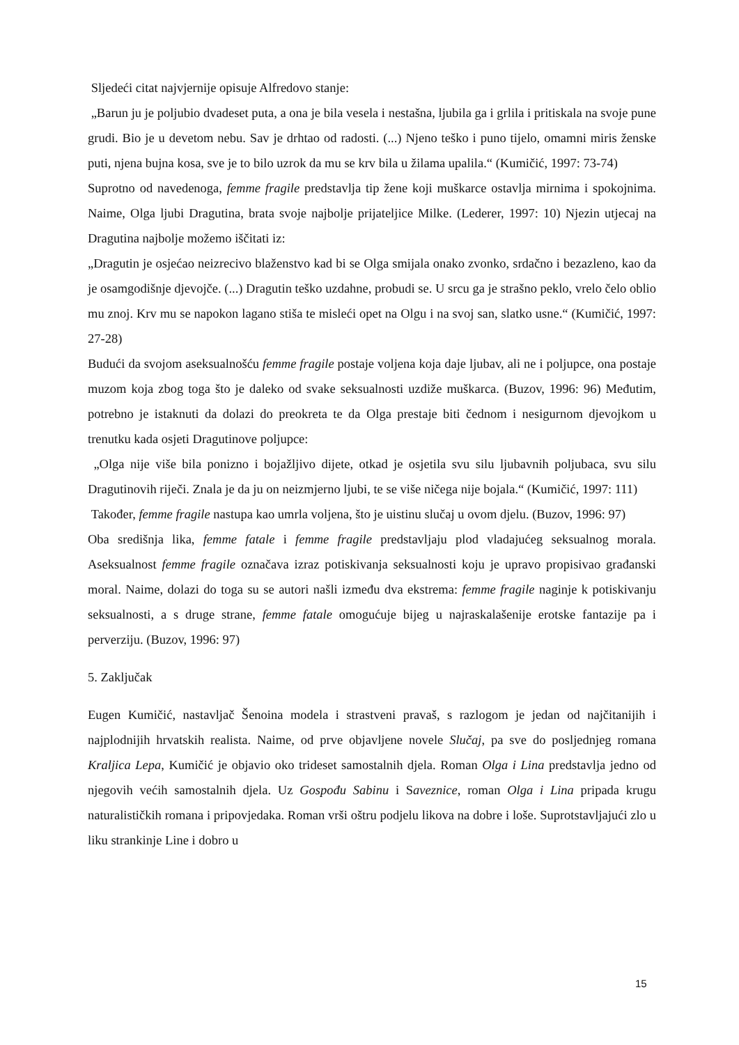Sljedeći citat najvjernije opisuje Alfredovo stanje:
„Barun ju je poljubio dvadeset puta, a ona je bila vesela i nestašna, ljubila ga i grlila i pritiskala na svoje pune grudi. Bio je u devetom nebu. Sav je drhtao od radosti. (...) Njeno teško i puno tijelo, omamni miris ženske puti, njena bujna kosa, sve je to bilo uzrok da mu se krv bila u žilama upalila.“ (Kumičić, 1997: 73-74)
Suprotno od navedenoga, femme fragile predstavlja tip žene koji muškarce ostavlja mirnima i spokojnima. Naime, Olga ljubi Dragutina, brata svoje najbolje prijateljice Milke. (Lederer, 1997: 10) Njezin utjecaj na Dragutina najbolje možemo iščitati iz:
„Dragutin je osjećao neizrecivo blaženstvo kad bi se Olga smijala onako zvonko, srdačno i bezazleno, kao da je osamgodišnje djevojče. (...) Dragutin teško uzdahne, probudi se. U srcu ga je strašno peklo, vrelo čelo oblio mu znoj. Krv mu se napokon lagano stiša te misleći opet na Olgu i na svoj san, slatko usne.“ (Kumičić, 1997: 27-28)
Budući da svojom aseksualnošću femme fragile postaje voljena koja daje ljubav, ali ne i poljupce, ona postaje muzom koja zbog toga što je daleko od svake seksualnosti uzdiže muškarca. (Buzov, 1996: 96) Međutim, potrebno je istaknuti da dolazi do preokreta te da Olga prestaje biti čednom i nesigurnom djevojkom u trenutku kada osjeti Dragutinove poljupce:
„Olga nije više bila ponizno i bojažljivo dijete, otkad je osjetila svu silu ljubavnih poljubaca, svu silu Dragutinovih riječi. Znala je da ju on neizmjerno ljubi, te se više ničega nije bojala.“ (Kumičić, 1997: 111)
Također, femme fragile nastupa kao umrla voljena, što je uistinu slučaj u ovom djelu. (Buzov, 1996: 97)
Oba središnja lika, femme fatale i femme fragile predstavljaju plod vladajućeg seksualnog morala. Aseksualnost femme fragile označava izraz potiskivanja seksualnosti koju je upravo propisivao građanski moral. Naime, dolazi do toga su se autori našli između dva ekstrema: femme fragile naginje k potiskivanju seksualnosti, a s druge strane, femme fatale omogućuje bijeg u najraskalašenije erotske fantazije pa i perverziju. (Buzov, 1996: 97)
5. Zaključak
Eugen Kumičić, nastavljač Šenoina modela i strastveni pravaš, s razlogom je jedan od najčitanijih i najplodnijih hrvatskih realista. Naime, od prve objavljene novele Slučaj, pa sve do posljednjeg romana Kraljica Lepa, Kumičić je objavio oko trideset samostalnih djela. Roman Olga i Lina predstavlja jedno od njegovih većih samostalnih djela. Uz Gospođu Sabinu i Saveznice, roman Olga i Lina pripada krugu naturalističkih romana i pripovjedaka. Roman vrši oštru podjelu likova na dobre i loše. Suprotstavljajući zlo u liku strankinje Line i dobro u
15